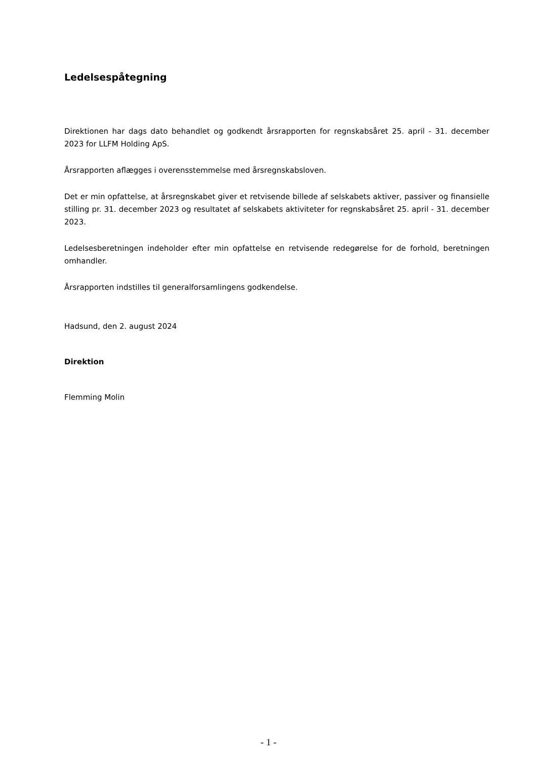Ledelsespåtegning
Direktionen har dags dato behandlet og godkendt årsrapporten for regnskabsåret 25. april - 31. december 2023 for LLFM Holding ApS.
Årsrapporten aflægges i overensstemmelse med årsregnskabsloven.
Det er min opfattelse, at årsregnskabet giver et retvisende billede af selskabets aktiver, passiver og finansielle stilling pr. 31. december 2023 og resultatet af selskabets aktiviteter for regnskabsåret 25. april - 31. december 2023.
Ledelsesberetningen indeholder efter min opfattelse en retvisende redegørelse for de forhold, beretningen omhandler.
Årsrapporten indstilles til generalforsamlingens godkendelse.
Hadsund, den 2. august 2024
Direktion
Flemming Molin
- 1 -